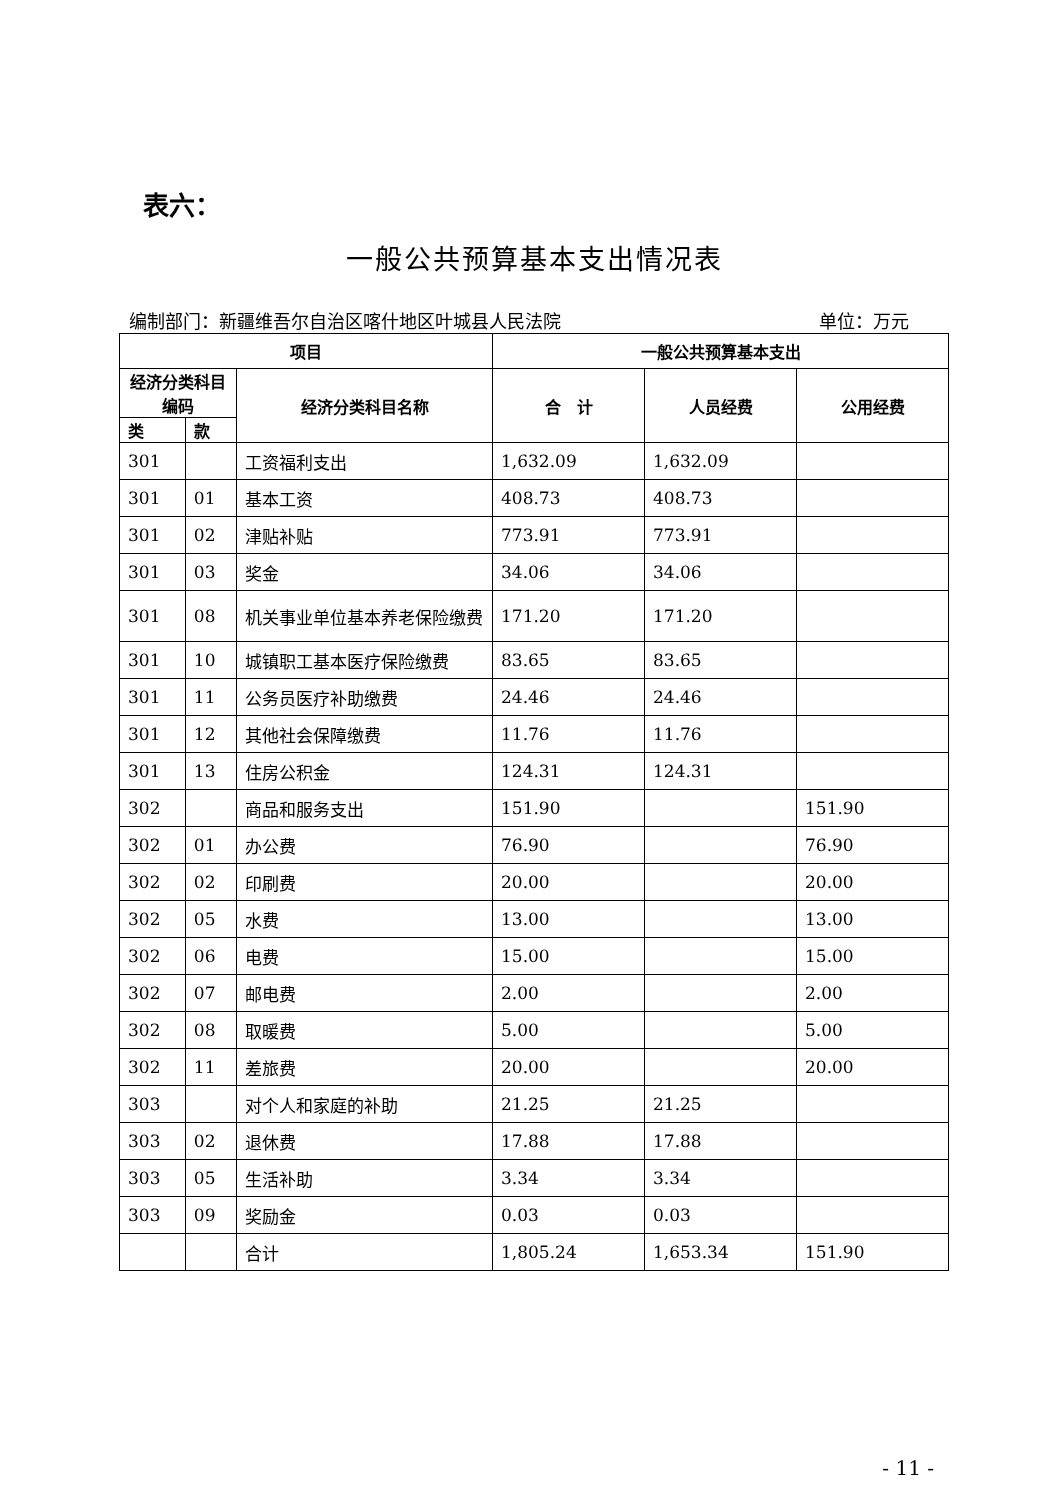表六：
一般公共预算基本支出情况表
编制部门：新疆维吾尔自治区喀什地区叶城县人民法院 单位：万元
| 项目 | | | 一般公共预算基本支出 | | |
| --- | --- | --- | --- | --- | --- |
| 经济分类科目编码 | | 经济分类科目名称 | 合 计 | 人员经费 | 公用经费 |
| 类 | 款 | | | | |
| 301 | | 工资福利支出 | 1,632.09 | 1,632.09 | |
| 301 | 01 | 基本工资 | 408.73 | 408.73 | |
| 301 | 02 | 津贴补贴 | 773.91 | 773.91 | |
| 301 | 03 | 奖金 | 34.06 | 34.06 | |
| 301 | 08 | 机关事业单位基本养老保险缴费 | 171.20 | 171.20 | |
| 301 | 10 | 城镇职工基本医疗保险缴费 | 83.65 | 83.65 | |
| 301 | 11 | 公务员医疗补助缴费 | 24.46 | 24.46 | |
| 301 | 12 | 其他社会保障缴费 | 11.76 | 11.76 | |
| 301 | 13 | 住房公积金 | 124.31 | 124.31 | |
| 302 | | 商品和服务支出 | 151.90 | | 151.90 |
| 302 | 01 | 办公费 | 76.90 | | 76.90 |
| 302 | 02 | 印刷费 | 20.00 | | 20.00 |
| 302 | 05 | 水费 | 13.00 | | 13.00 |
| 302 | 06 | 电费 | 15.00 | | 15.00 |
| 302 | 07 | 邮电费 | 2.00 | | 2.00 |
| 302 | 08 | 取暖费 | 5.00 | | 5.00 |
| 302 | 11 | 差旅费 | 20.00 | | 20.00 |
| 303 | | 对个人和家庭的补助 | 21.25 | 21.25 | |
| 303 | 02 | 退休费 | 17.88 | 17.88 | |
| 303 | 05 | 生活补助 | 3.34 | 3.34 | |
| 303 | 09 | 奖励金 | 0.03 | 0.03 | |
| | | 合计 | 1,805.24 | 1,653.34 | 151.90 |
- 11 -